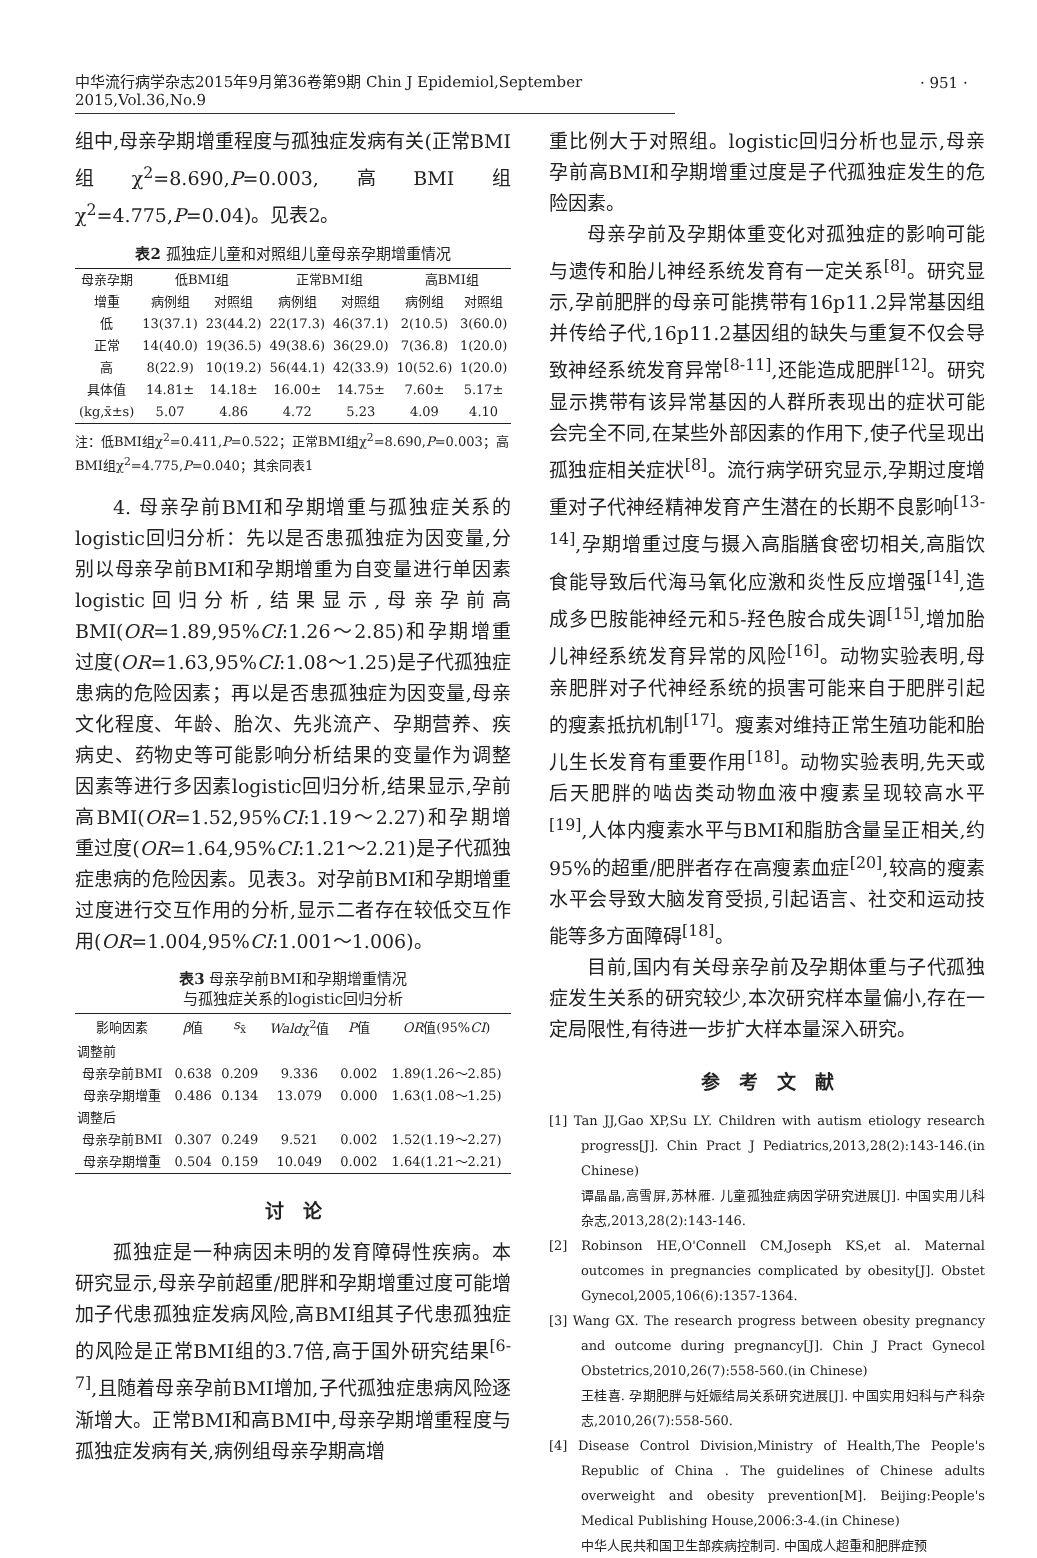中华流行病学杂志2015年9月第36卷第9期 Chin J Epidemiol,September 2015,Vol.36,No.9
· 951 ·
组中,母亲孕期增重程度与孤独症发病有关(正常BMI组χ<sup>2</sup>=8.690,P=0.003,高BMI组χ<sup>2</sup>=4.775,P=0.04)。见表2。
表2 孤独症儿童和对照组儿童母亲孕期增重情况
| 母亲孕期 增重 | 低BMI组 | | 正常BMI组 | | 高BMI组 | |
| --- | --- | --- | --- | --- | --- | --- |
| | 病例组 | 对照组 | 病例组 | 对照组 | 病例组 | 对照组 |
| 低 | 13(37.1) | 23(44.2) | 22(17.3) | 46(37.1) | 2(10.5) | 3(60.0) |
| 正常 | 14(40.0) | 19(36.5) | 49(38.6) | 36(29.0) | 7(36.8) | 1(20.0) |
| 高 | 8(22.9) | 10(19.2) | 56(44.1) | 42(33.9) | 10(52.6) | 1(20.0) |
| 具体值 (kg,x̄±s) | 14.81± 5.07 | 14.18± 4.86 | 16.00± 4.72 | 14.75± 5.23 | 7.60± 4.09 | 5.17± 4.10 |
注：低BMI组χ<sup>2</sup>=0.411,P=0.522；正常BMI组χ<sup>2</sup>=8.690,P=0.003；高BMI组χ<sup>2</sup>=4.775,P=0.040；其余同表1
4. 母亲孕前BMI和孕期增重与孤独症关系的logistic回归分析：先以是否患孤独症为因变量,分别以母亲孕前BMI和孕期增重为自变量进行单因素logistic回归分析,结果显示,母亲孕前高BMI(OR=1.89,95%CI:1.26～2.85)和孕期增重过度(OR=1.63,95%CI:1.08～1.25)是子代孤独症患病的危险因素；再以是否患孤独症为因变量,母亲文化程度、年龄、胎次、先兆流产、孕期营养、疾病史、药物史等可能影响分析结果的变量作为调整因素等进行多因素logistic回归分析,结果显示,孕前高BMI(OR=1.52,95%CI:1.19～2.27)和孕期增重过度(OR=1.64,95%CI:1.21～2.21)是子代孤独症患病的危险因素。见表3。对孕前BMI和孕期增重过度进行交互作用的分析,显示二者存在较低交互作用(OR=1.004,95%CI:1.001～1.006)。
表3 母亲孕前BMI和孕期增重情况
与孤独症关系的logistic回归分析
| 影响因素 | β 值 | s<sub>x̄</sub> | Wald χ<sup>2</sup>值 | P 值 | OR 值(95% CI ) |
| --- | --- | --- | --- | --- | --- |
| 调整前 | | | | | |
| 母亲孕前BMI | 0.638 | 0.209 | 9.336 | 0.002 | 1.89(1.26～2.85) |
| 母亲孕期增重 | 0.486 | 0.134 | 13.079 | 0.000 | 1.63(1.08～1.25) |
| 调整后 | | | | | |
| 母亲孕前BMI | 0.307 | 0.249 | 9.521 | 0.002 | 1.52(1.19～2.27) |
| 母亲孕期增重 | 0.504 | 0.159 | 10.049 | 0.002 | 1.64(1.21～2.21) |
讨　论
孤独症是一种病因未明的发育障碍性疾病。本研究显示,母亲孕前超重/肥胖和孕期增重过度可能增加子代患孤独症发病风险,高BMI组其子代患孤独症的风险是正常BMI组的3.7倍,高于国外研究结果<sup>[6-7]</sup>,且随着母亲孕前BMI增加,子代孤独症患病风险逐渐增大。正常BMI和高BMI中,母亲孕期增重程度与孤独症发病有关,病例组母亲孕期高增
重比例大于对照组。logistic回归分析也显示,母亲孕前高BMI和孕期增重过度是子代孤独症发生的危险因素。
母亲孕前及孕期体重变化对孤独症的影响可能与遗传和胎儿神经系统发育有一定关系<sup>[8]</sup>。研究显示,孕前肥胖的母亲可能携带有16p11.2异常基因组并传给子代,16p11.2基因组的缺失与重复不仅会导致神经系统发育异常<sup>[8-11]</sup>,还能造成肥胖<sup>[12]</sup>。研究显示携带有该异常基因的人群所表现出的症状可能会完全不同,在某些外部因素的作用下,使子代呈现出孤独症相关症状<sup>[8]</sup>。流行病学研究显示,孕期过度增重对子代神经精神发育产生潜在的长期不良影响<sup>[13-14]</sup>,孕期增重过度与摄入高脂膳食密切相关,高脂饮食能导致后代海马氧化应激和炎性反应增强<sup>[14]</sup>,造成多巴胺能神经元和5-羟色胺合成失调<sup>[15]</sup>,增加胎儿神经系统发育异常的风险<sup>[16]</sup>。动物实验表明,母亲肥胖对子代神经系统的损害可能来自于肥胖引起的瘦素抵抗机制<sup>[17]</sup>。瘦素对维持正常生殖功能和胎儿生长发育有重要作用<sup>[18]</sup>。动物实验表明,先天或后天肥胖的啮齿类动物血液中瘦素呈现较高水平<sup>[19]</sup>,人体内瘦素水平与BMI和脂肪含量呈正相关,约95%的超重/肥胖者存在高瘦素血症<sup>[20]</sup>,较高的瘦素水平会导致大脑发育受损,引起语言、社交和运动技能等多方面障碍<sup>[18]</sup>。
目前,国内有关母亲孕前及孕期体重与子代孤独症发生关系的研究较少,本次研究样本量偏小,存在一定局限性,有待进一步扩大样本量深入研究。
参　考　文　献
[1] Tan JJ,Gao XP,Su LY. Children with autism etiology research progress[J]. Chin Pract J Pediatrics,2013,28(2):143-146.(in Chinese)
谭晶晶,高雪屏,苏林雁. 儿童孤独症病因学研究进展[J]. 中国实用儿科杂志,2013,28(2):143-146.
[2] Robinson HE,O'Connell CM,Joseph KS,et al. Maternal outcomes in pregnancies complicated by obesity[J]. Obstet Gynecol,2005,106(6):1357-1364.
[3] Wang GX. The research progress between obesity pregnancy and outcome during pregnancy[J]. Chin J Pract Gynecol Obstetrics,2010,26(7):558-560.(in Chinese)
王桂喜. 孕期肥胖与妊娠结局关系研究进展[J]. 中国实用妇科与产科杂志,2010,26(7):558-560.
[4] Disease Control Division,Ministry of Health,The People's Republic of China . The guidelines of Chinese adults overweight and obesity prevention[M]. Beijing:People's Medical Publishing House,2006:3-4.(in Chinese)
中华人民共和国卫生部疾病控制司. 中国成人超重和肥胖症预